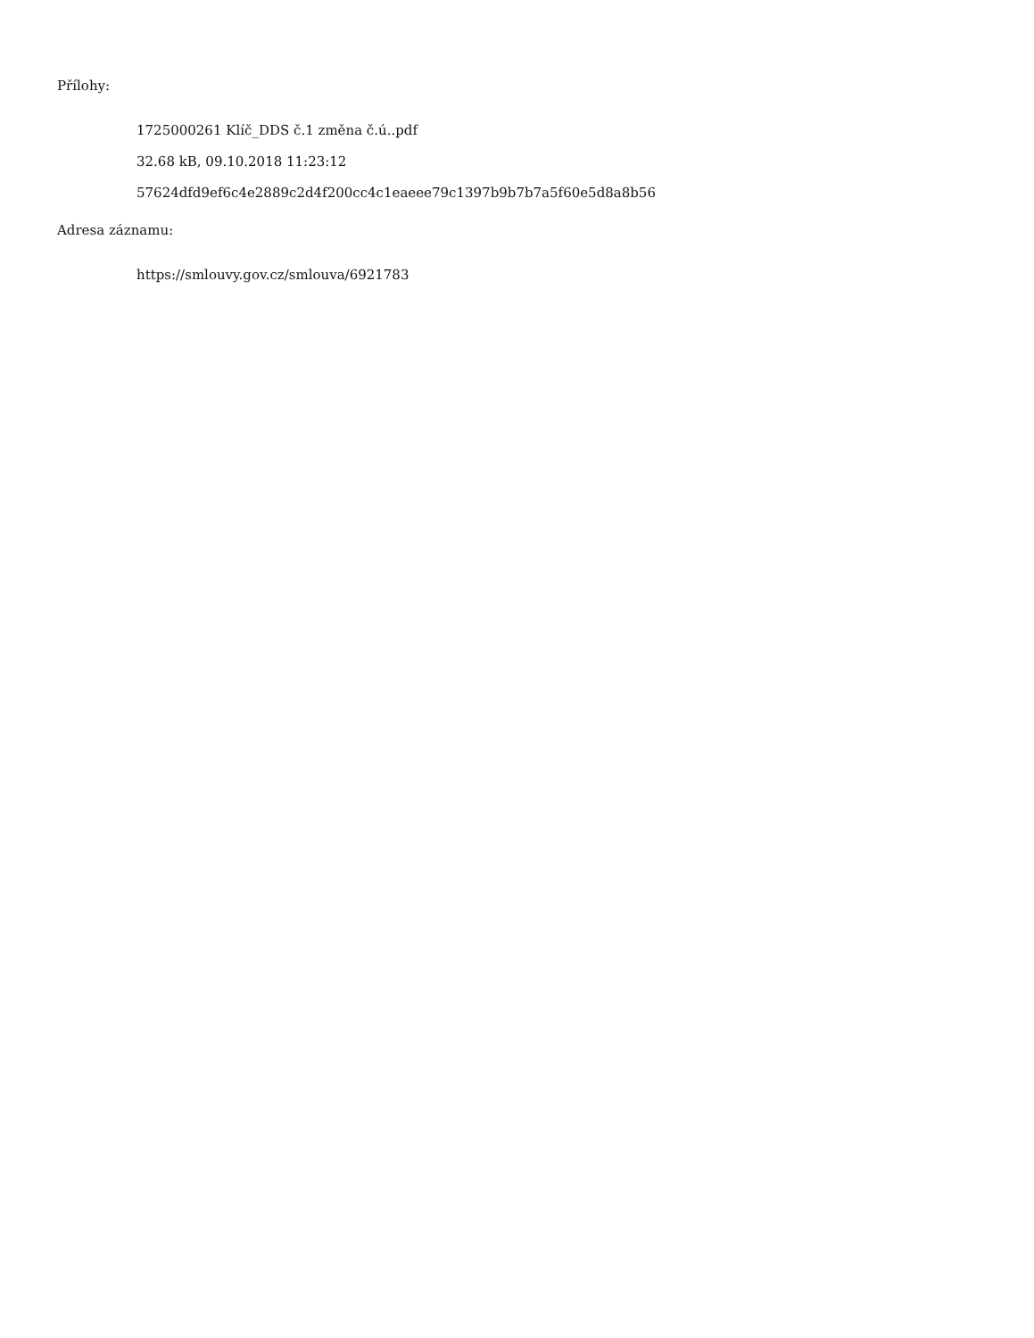Přílohy:
1725000261 Klíč_DDS č.1 změna č.ú..pdf
32.68 kB, 09.10.2018 11:23:12
57624dfd9ef6c4e2889c2d4f200cc4c1eaeee79c1397b9b7b7a5f60e5d8a8b56
Adresa záznamu:
https://smlouvy.gov.cz/smlouva/6921783